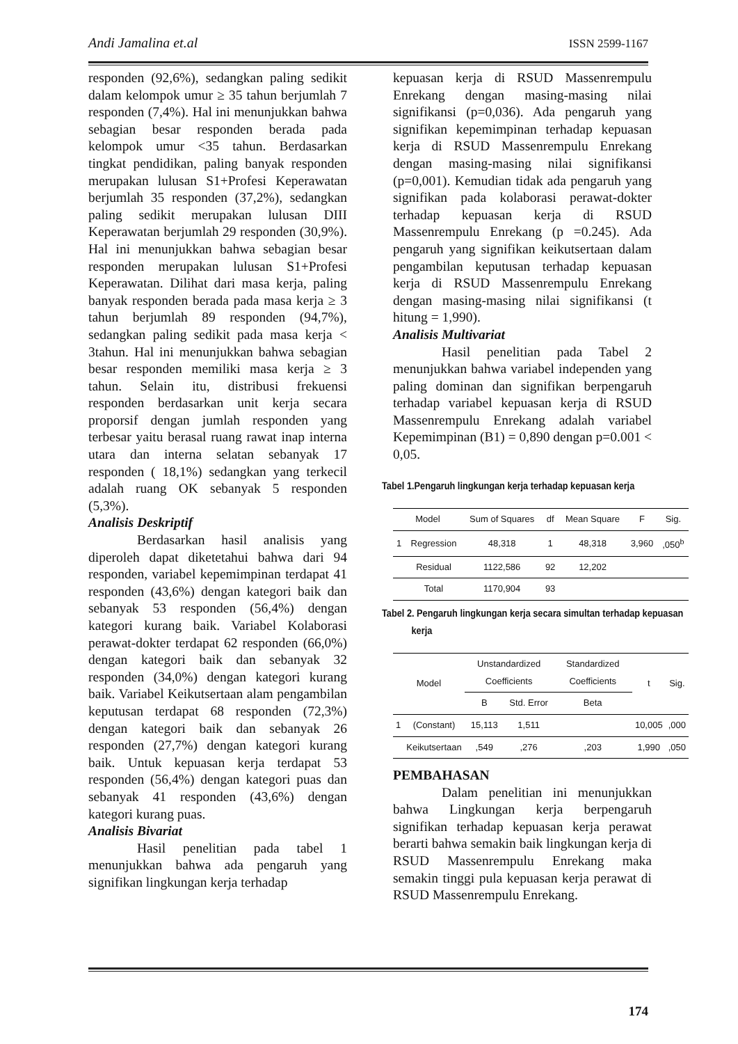Andi Jamalina et.al ISSN 2599-1167
responden (92,6%), sedangkan paling sedikit dalam kelompok umur ≥ 35 tahun berjumlah 7 responden (7,4%). Hal ini menunjukkan bahwa sebagian besar responden berada pada kelompok umur <35 tahun. Berdasarkan tingkat pendidikan, paling banyak responden merupakan lulusan S1+Profesi Keperawatan berjumlah 35 responden (37,2%), sedangkan paling sedikit merupakan lulusan DIII Keperawatan berjumlah 29 responden (30,9%). Hal ini menunjukkan bahwa sebagian besar responden merupakan lulusan S1+Profesi Keperawatan. Dilihat dari masa kerja, paling banyak responden berada pada masa kerja ≥ 3 tahun berjumlah 89 responden (94,7%), sedangkan paling sedikit pada masa kerja < 3tahun. Hal ini menunjukkan bahwa sebagian besar responden memiliki masa kerja ≥ 3 tahun. Selain itu, distribusi frekuensi responden berdasarkan unit kerja secara proporsif dengan jumlah responden yang terbesar yaitu berasal ruang rawat inap interna utara dan interna selatan sebanyak 17 responden ( 18,1%) sedangkan yang terkecil adalah ruang OK sebanyak 5 responden (5,3%).
Analisis Deskriptif
Berdasarkan hasil analisis yang diperoleh dapat diketetahui bahwa dari 94 responden, variabel kepemimpinan terdapat 41 responden (43,6%) dengan kategori baik dan sebanyak 53 responden (56,4%) dengan kategori kurang baik. Variabel Kolaborasi perawat-dokter terdapat 62 responden (66,0%) dengan kategori baik dan sebanyak 32 responden (34,0%) dengan kategori kurang baik. Variabel Keikutsertaan alam pengambilan keputusan terdapat 68 responden (72,3%) dengan kategori baik dan sebanyak 26 responden (27,7%) dengan kategori kurang baik. Untuk kepuasan kerja terdapat 53 responden (56,4%) dengan kategori puas dan sebanyak 41 responden (43,6%) dengan kategori kurang puas.
Analisis Bivariat
Hasil penelitian pada tabel 1 menunjukkan bahwa ada pengaruh yang signifikan lingkungan kerja terhadap
kepuasan kerja di RSUD Massenrempulu Enrekang dengan masing-masing nilai signifikansi (p=0,036). Ada pengaruh yang signifikan kepemimpinan terhadap kepuasan kerja di RSUD Massenrempulu Enrekang dengan masing-masing nilai signifikansi (p=0,001). Kemudian tidak ada pengaruh yang signifikan pada kolaborasi perawat-dokter terhadap kepuasan kerja di RSUD Massenrempulu Enrekang (p =0.245). Ada pengaruh yang signifikan keikutsertaan dalam pengambilan keputusan terhadap kepuasan kerja di RSUD Massenrempulu Enrekang dengan masing-masing nilai signifikansi (t hitung = 1,990).
Analisis Multivariat
Hasil penelitian pada Tabel 2 menunjukkan bahwa variabel independen yang paling dominan dan signifikan berpengaruh terhadap variabel kepuasan kerja di RSUD Massenrempulu Enrekang adalah variabel Kepemimpinan (B1) = 0,890 dengan p=0.001 < 0,05.
Tabel 1.Pengaruh lingkungan kerja terhadap kepuasan kerja
| Model | | Sum of Squares | df | Mean Square | F | Sig. |
| --- | --- | --- | --- | --- | --- | --- |
| 1 | Regression | 48,318 | 1 | 48,318 | 3,960 | ,050<sup>b</sup> |
| | Residual | 1122,586 | 92 | 12,202 | | |
| | Total | 1170,904 | 93 | | | |
Tabel 2. Pengaruh lingkungan kerja secara simultan terhadap kepuasan
kerja
| Model | | Unstandardized Coefficients | | Standardized Coefficients | t | Sig. |
| --- | --- | --- | --- | --- | --- | --- |
| | | B | Std. Error | Beta | | |
| 1 | (Constant) | 15,113 | 1,511 | | 10,005 | ,000 |
| | Keikutsertaan | ,549 | ,276 | ,203 | 1,990 | ,050 |
PEMBAHASAN
Dalam penelitian ini menunjukkan bahwa Lingkungan kerja berpengaruh signifikan terhadap kepuasan kerja perawat berarti bahwa semakin baik lingkungan kerja di RSUD Massenrempulu Enrekang maka semakin tinggi pula kepuasan kerja perawat di RSUD Massenrempulu Enrekang.
174